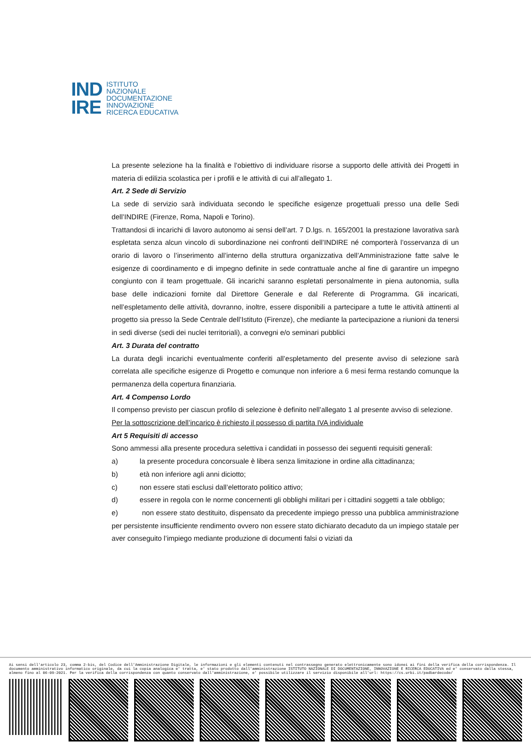IND
IRE
ISTITUTO
NAZIONALE
DOCUMENTAZIONE
INNOVAZIONE
RICERCA EDUCATIVA
La presente selezione ha la finalità e l’obiettivo di individuare risorse a supporto delle attività dei Progetti in materia di edilizia scolastica per i profili e le attività di cui all’allegato 1.
Art. 2 Sede di Servizio
La sede di servizio sarà individuata secondo le specifiche esigenze progettuali presso una delle Sedi dell’INDIRE (Firenze, Roma, Napoli e Torino).
Trattandosi di incarichi di lavoro autonomo ai sensi dell’art. 7 D.lgs. n. 165/2001 la prestazione lavorativa sarà espletata senza alcun vincolo di subordinazione nei confronti dell’INDIRE né comporterà l’osservanza di un orario di lavoro o l’inserimento all’interno della struttura organizzativa dell’Amministrazione fatte salve le esigenze di coordinamento e di impegno definite in sede contrattuale anche al fine di garantire un impegno congiunto con il team progettuale. Gli incarichi saranno espletati personalmente in piena autonomia, sulla base delle indicazioni fornite dal Direttore Generale e dal Referente di Programma. Gli incaricati, nell’espletamento delle attività, dovranno, inoltre, essere disponibili a partecipare a tutte le attività attinenti al progetto sia presso la Sede Centrale dell’Istituto (Firenze), che mediante la partecipazione a riunioni da tenersi in sedi diverse (sedi dei nuclei territoriali), a convegni e/o seminari pubblici
Art. 3 Durata del contratto
La durata degli incarichi eventualmente conferiti all’espletamento del presente avviso di selezione sarà correlata alle specifiche esigenze di Progetto e comunque non inferiore a 6 mesi ferma restando comunque la permanenza della copertura finanziaria.
Art. 4 Compenso Lordo
Il compenso previsto per ciascun profilo di selezione è definito nell’allegato 1 al presente avviso di selezione.
Per la sottoscrizione dell’incarico è richiesto il possesso di partita IVA individuale
Art 5 Requisiti di accesso
Sono ammessi alla presente procedura selettiva i candidati in possesso dei seguenti requisiti generali:
a) la presente procedura concorsuale è libera senza limitazione in ordine alla cittadinanza;
b) età non inferiore agli anni diciotto;
c) non essere stati esclusi dall’elettorato politico attivo;
d) essere in regola con le norme concernenti gli obblighi militari per i cittadini soggetti a tale obbligo;
e) non essere stato destituito, dispensato da precedente impiego presso una pubblica amministrazione per persistente insufficiente rendimento ovvero non essere stato dichiarato decaduto da un impiego statale per aver conseguito l’impiego mediante produzione di documenti falsi o viziati da
Ai sensi dell'articolo 23, comma 2-bis, del Codice dell'Amministrazione Digitale, le informazioni e gli elementi contenuti nel contrassegno generato elettronicamente sono idonei ai fini della verifica della corrispondenza. Il documento amministrativo informatico originale, da cui la copia analogica e' tratta, e' stato prodotto dall'amministrazione ISTITUTO NAZIONALE DI DOCUMENTAZIONE, INNOVAZIONE E RICERCA EDUCATIVA ed e' conservato dalla stessa, almeno fino al 06-09-2021. Per la verifica della corrispondenza con quanto conservato dall'amministrazione, e' possibile utilizzare il servizio disponibile all'url: https://cs.urbi.it/padbardecode/